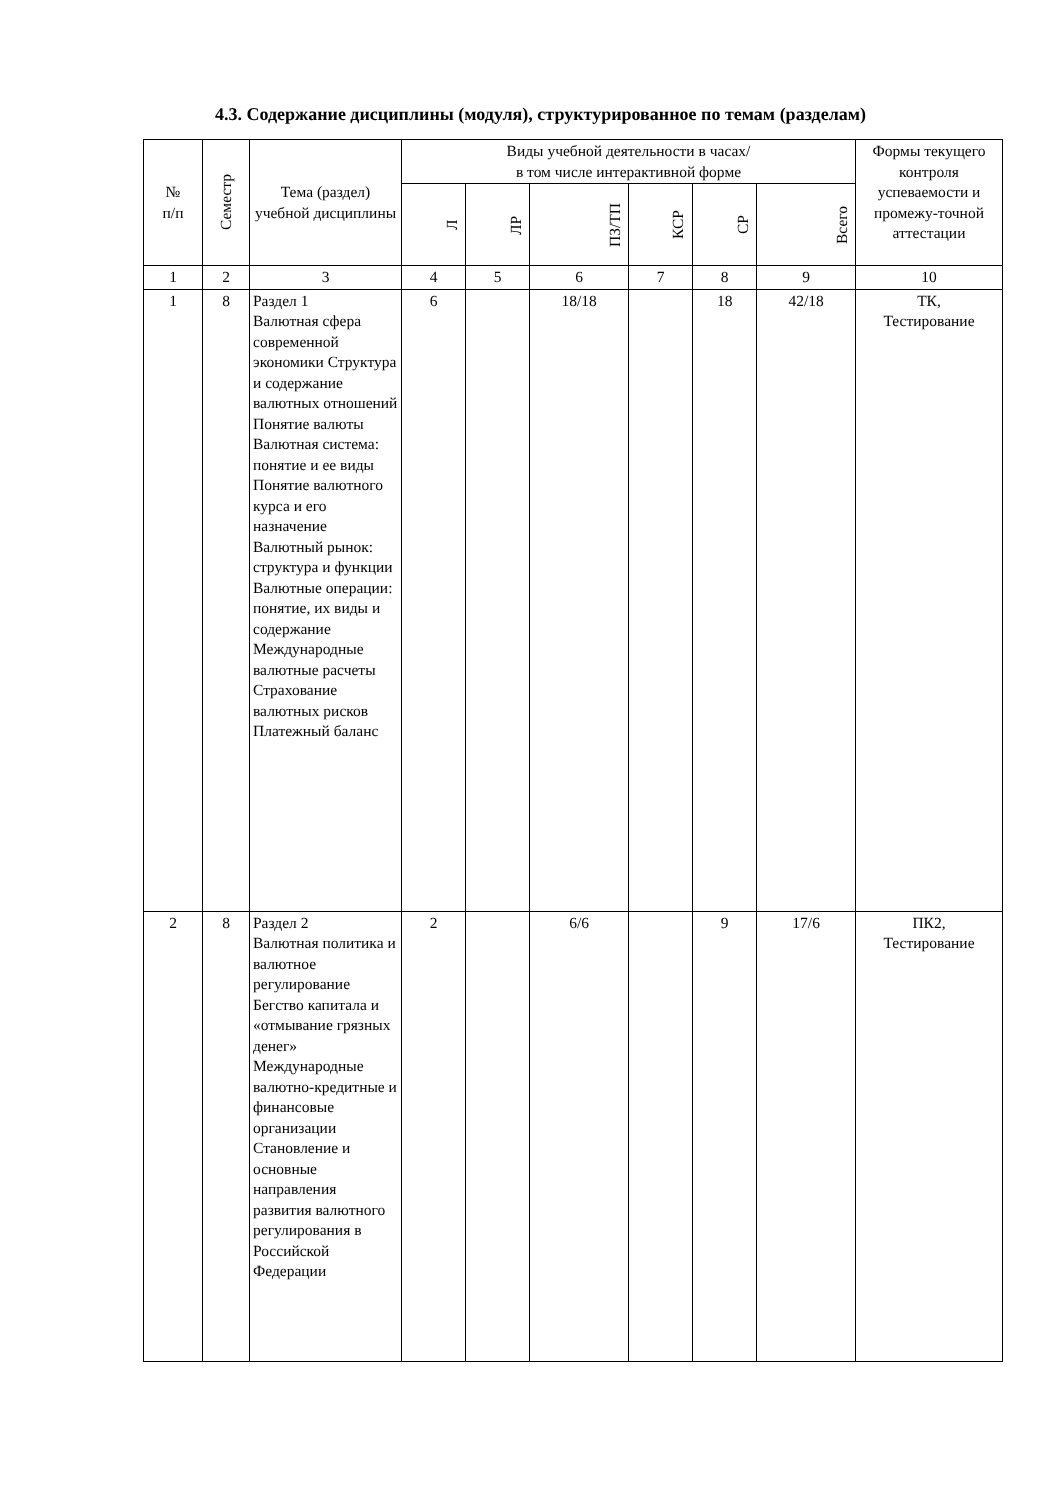4.3. Содержание дисциплины (модуля), структурированное по темам (разделам)
| № п/п | Семестр | Тема (раздел) учебной дисциплины | Виды учебной деятельности в часах/ в том числе интерактивной форме | | | | | | Формы текущего контроля успеваемости и промежу-точной аттестации |
| --- | --- | --- | --- | --- | --- | --- | --- | --- | --- |
| | | | Л | ЛР | ПЗ/ТП | КСР | СР | Всего | |
| 1 | 2 | 3 | 4 | 5 | 6 | 7 | 8 | 9 | 10 |
| 1 | 8 | Раздел 1 Валютная сфера современной экономики Структура и содержание валютных отношений Понятие валюты Валютная система: понятие и ее виды Понятие валютного курса и его назначение Валютный рынок: структура и функции Валютные операции: понятие, их виды и содержание Международные валютные расчеты Страхование валютных рисков Платежный баланс | 6 | | 18/18 | | 18 | 42/18 | ТК, Тестирование |
| 2 | 8 | Раздел 2 Валютная политика и валютное регулирование Бегство капитала и «отмывание грязных денег» Международные валютно-кредитные и финансовые организации Становление и основные направления развития валютного регулирования в Российской Федерации | 2 | | 6/6 | | 9 | 17/6 | ПК2, Тестирование |